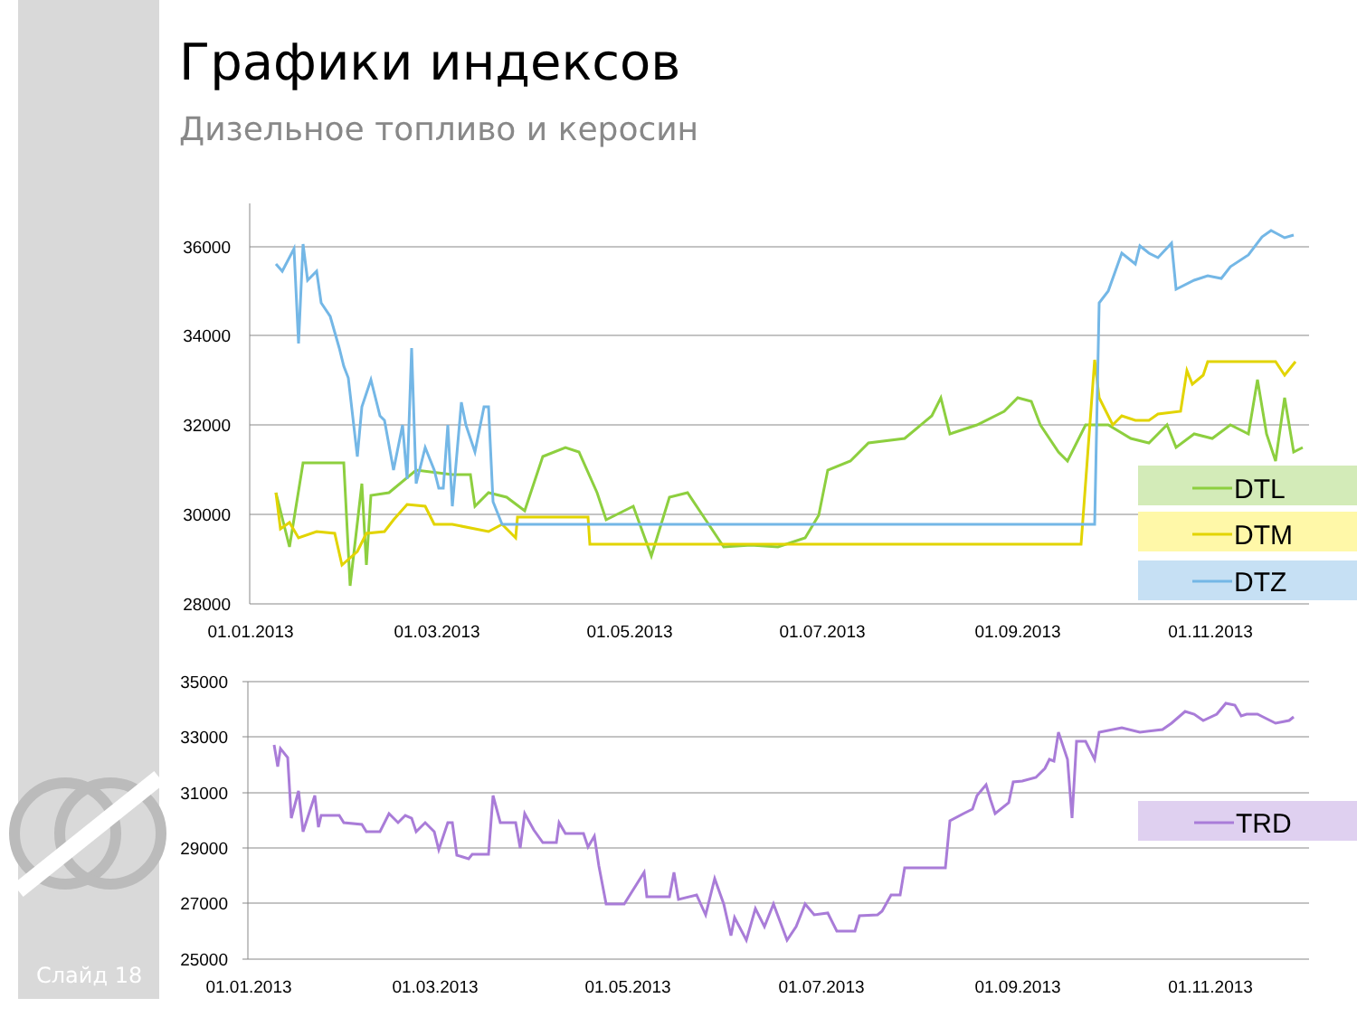Графики индексов
Дизельное топливо и керосин
36000
34000
32000
30000
28000
35000
33000
31000
29000
27000
25000
01.01.2013
01.03.2013
01.05.2013
01.07.2013
01.09.2013
01.11.2013
01.01.2013
01.03.2013
01.05.2013
01.07.2013
01.09.2013
01.11.2013
DTL
DTM
DTZ
TRD
Слайд 18